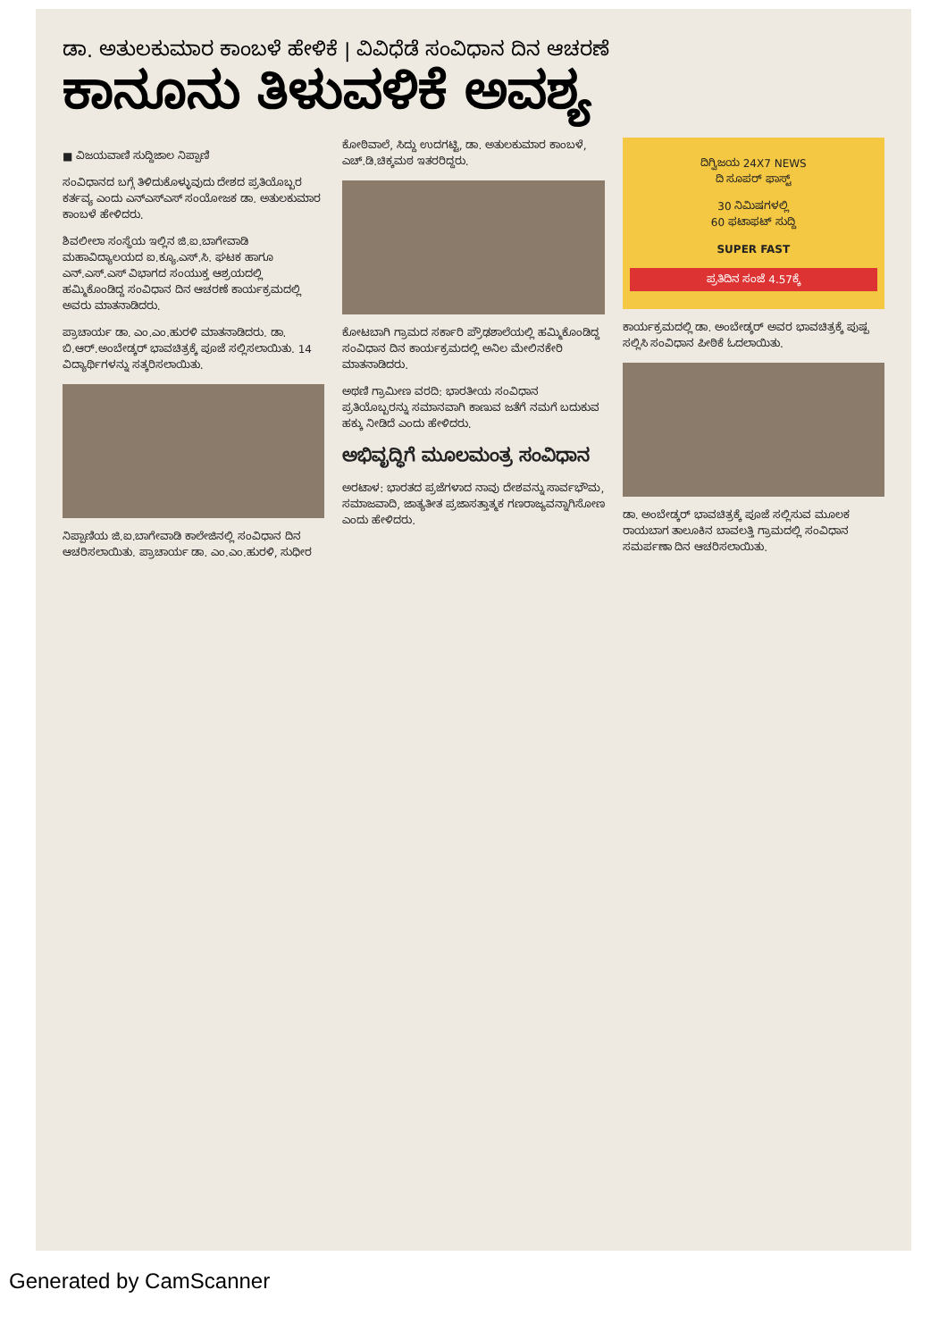ಡಾ. ಅತುಲಕುಮಾರ ಕಾಂಬಳೆ ಹೇಳಿಕೆ | ವಿವಿಧೆಡೆ ಸಂವಿಧಾನ ದಿನ ಆಚರಣೆ
ಕಾನೂನು ತಿಳುವಳಿಕೆ ಅವಶ್ಯ
■ ವಿಜಯವಾಣಿ ಸುದ್ದಿಜಾಲ ನಿಪ್ಪಾಣಿ
ಸಂವಿಧಾನದ ಬಗ್ಗೆ ತಿಳಿದುಕೊಳ್ಳುವುದು ದೇಶದ ಪ್ರತಿಯೊಬ್ಬರ ಕರ್ತವ್ಯ ಎಂದು ಎನ್ಎಸ್ಎಸ್ ಸಂಯೋಜಕ ಡಾ. ಅತುಲಕುಮಾರ ಕಾಂಬಳೆ ಹೇಳಿದರು.
ಶಿವಲೀಲಾ ಸಂಸ್ಥೆಯ ಇಲ್ಲಿನ ಜಿ.ಐ.ಬಾಗೇವಾಡಿ ಮಹಾವಿದ್ಯಾಲಯದ ಐ.ಕ್ಯೂ.ಎಸ್.ಸಿ. ಘಟಕ ಹಾಗೂ ಎನ್.ಎಸ್.ಎಸ್ ವಿಭಾಗದ ಸಂಯುಕ್ತ ಆಶ್ರಯದಲ್ಲಿ ಹಮ್ಮಿಕೊಂಡಿದ್ದ ಸಂವಿಧಾನ ದಿನ ಆಚರಣೆ ಕಾರ್ಯಕ್ರಮದಲ್ಲಿ ಅವರು ಮಾತನಾಡಿದರು.
ಪ್ರಾಚಾರ್ಯ ಡಾ. ಎಂ.ಎಂ.ಹುರಳಿ ಮಾತನಾಡಿದರು. ಡಾ. ಬಿ.ಆರ್.ಅಂಬೇಡ್ಕರ್ ಭಾವಚಿತ್ರಕ್ಕೆ ಪೂಜೆ ಸಲ್ಲಿಸಲಾಯಿತು. 14 ವಿದ್ಯಾರ್ಥಿಗಳನ್ನು ಸತ್ಕರಿಸಲಾಯಿತು.
ನಿಪ್ಪಾಣಿಯ ಜಿ.ಐ.ಬಾಗೇವಾಡಿ ಕಾಲೇಜಿನಲ್ಲಿ ಸಂವಿಧಾನ ದಿನ ಆಚರಿಸಲಾಯಿತು. ಪ್ರಾಚಾರ್ಯ ಡಾ. ಎಂ.ಎಂ.ಹುರಳಿ, ಸುಧೀರ ಕೋಠಿವಾಲೆ, ಸಿದ್ದು ಉದಗಟ್ಟಿ, ಡಾ. ಅತುಲಕುಮಾರ ಕಾಂಬಳೆ, ಎಚ್.ಡಿ.ಚಿಕ್ಕಮಠ ಇತರರಿದ್ದರು.
ಕೋಟಬಾಗಿ ಗ್ರಾಮದ ಸರ್ಕಾರಿ ಪ್ರೌಢಶಾಲೆಯಲ್ಲಿ ಹಮ್ಮಿಕೊಂಡಿದ್ದ ಸಂವಿಧಾನ ದಿನ ಕಾರ್ಯಕ್ರಮದಲ್ಲಿ ಅನಿಲ ಮೇಲಿನಕೇರಿ ಮಾತನಾಡಿದರು.
ಅಥಣಿ ಗ್ರಾಮೀಣ ವರದಿ: ಭಾರತೀಯ ಸಂವಿಧಾನ ಪ್ರತಿಯೊಬ್ಬರನ್ನು ಸಮಾನವಾಗಿ ಕಾಣುವ ಜತೆಗೆ ನಮಗೆ ಬದುಕುವ ಹಕ್ಕು ನೀಡಿದೆ ಎಂದು ಹೇಳಿದರು.
ಅಭಿವೃದ್ಧಿಗೆ ಮೂಲಮಂತ್ರ ಸಂವಿಧಾನ
ಅರಟಾಳ: ಭಾರತದ ಪ್ರಜೆಗಳಾದ ನಾವು ದೇಶವನ್ನು ಸಾರ್ವಭೌಮ, ಸಮಾಜವಾದಿ, ಜಾತ್ಯತೀತ ಪ್ರಜಾಸತ್ತಾತ್ಮಕ ಗಣರಾಜ್ಯವನ್ನಾಗಿಸೋಣ ಎಂದು ಹೇಳಿದರು.
ದಿಗ್ವಿಜಯ 24X7 NEWS
ದಿ ಸೂಪರ್ ಫಾಸ್ಟ್
30 ನಿಮಿಷಗಳಲ್ಲಿ
60 ಫಟಾಫಟ್ ಸುದ್ದಿ
SUPER FAST
ಪ್ರತಿದಿನ ಸಂಜೆ 4.57ಕ್ಕೆ
ಕಾರ್ಯಕ್ರಮದಲ್ಲಿ ಡಾ. ಅಂಬೇಡ್ಕರ್ ಅವರ ಭಾವಚಿತ್ರಕ್ಕೆ ಪುಷ್ಪ ಸಲ್ಲಿಸಿ ಸಂವಿಧಾನ ಪೀಠಿಕೆ ಓದಲಾಯಿತು.
ಡಾ. ಅಂಬೇಡ್ಕರ್ ಭಾವಚಿತ್ರಕ್ಕೆ ಪೂಜೆ ಸಲ್ಲಿಸುವ ಮೂಲಕ ರಾಯಬಾಗ ತಾಲೂಕಿನ ಬಾವಲತ್ತಿ ಗ್ರಾಮದಲ್ಲಿ ಸಂವಿಧಾನ ಸಮರ್ಪಣಾ ದಿನ ಆಚರಿಸಲಾಯಿತು.
Generated by CamScanner